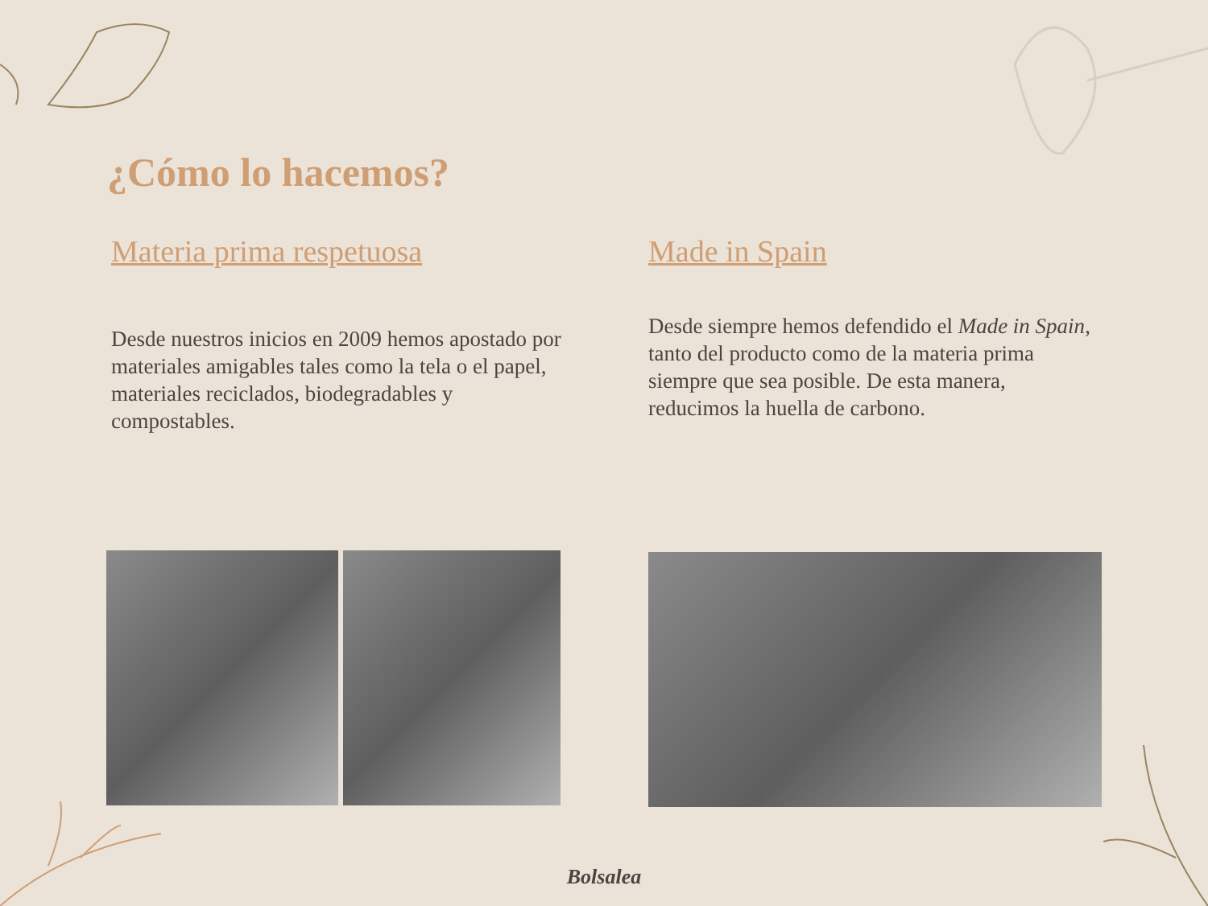¿Cómo lo hacemos?
Materia prima respetuosa
Desde nuestros inicios en 2009 hemos apostado por materiales amigables tales como la tela o el papel, materiales reciclados, biodegradables y compostables.
Made in Spain
Desde siempre hemos defendido el Made in Spain, tanto del producto como de la materia prima siempre que sea posible. De esta manera, reducimos la huella de carbono.
Bolsalea